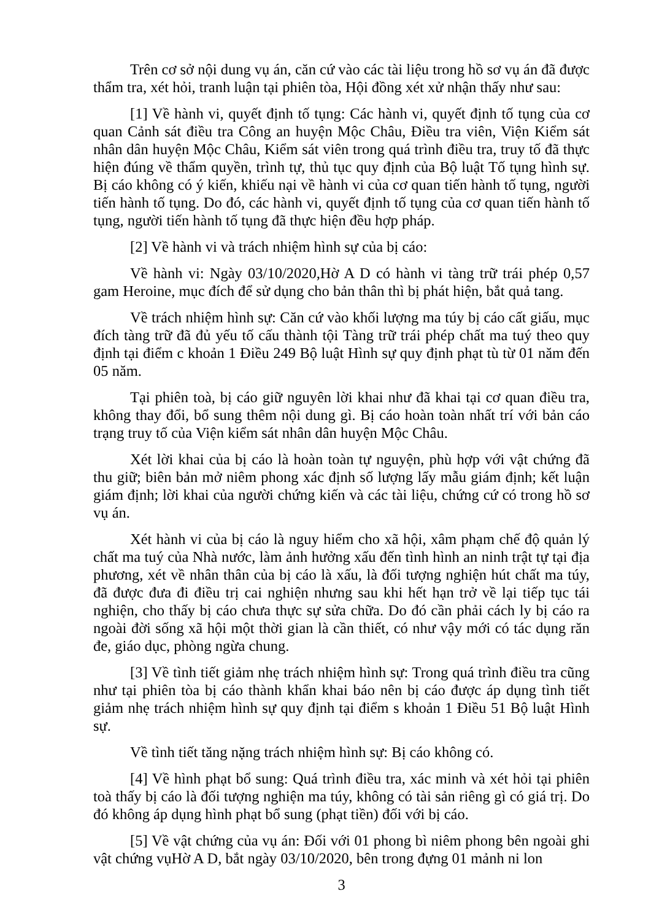Trên cơ sở nội dung vụ án, căn cứ vào các tài liệu trong hồ sơ vụ án đã được thẩm tra, xét hỏi, tranh luận tại phiên tòa, Hội đồng xét xử nhận thấy như sau:
[1] Về hành vi, quyết định tố tụng: Các hành vi, quyết định tố tụng của cơ quan Cảnh sát điều tra Công an huyện Mộc Châu, Điều tra viên, Viện Kiểm sát nhân dân huyện Mộc Châu, Kiểm sát viên trong quá trình điều tra, truy tố đã thực hiện đúng về thẩm quyền, trình tự, thủ tục quy định của Bộ luật Tố tụng hình sự. Bị cáo không có ý kiến, khiếu nại về hành vi của cơ quan tiến hành tố tụng, người tiến hành tố tụng. Do đó, các hành vi, quyết định tố tụng của cơ quan tiến hành tố tụng, người tiến hành tố tụng đã thực hiện đều hợp pháp.
[2] Về hành vi và trách nhiệm hình sự của bị cáo:
Về hành vi: Ngày 03/10/2020,Hờ A D có hành vi tàng trữ trái phép 0,57 gam Heroine, mục đích để sử dụng cho bản thân thì bị phát hiện, bắt quả tang.
Về trách nhiệm hình sự: Căn cứ vào khối lượng ma túy bị cáo cất giấu, mục đích tàng trữ đã đủ yếu tố cấu thành tội Tàng trữ trái phép chất ma tuý theo quy định tại điểm c khoản 1 Điều 249 Bộ luật Hình sự quy định phạt tù từ 01 năm đến 05 năm.
Tại phiên toà, bị cáo giữ nguyên lời khai như đã khai tại cơ quan điều tra, không thay đổi, bổ sung thêm nội dung gì. Bị cáo hoàn toàn nhất trí với bản cáo trạng truy tố của Viện kiểm sát nhân dân huyện Mộc Châu.
Xét lời khai của bị cáo là hoàn toàn tự nguyện, phù hợp với vật chứng đã thu giữ; biên bản mở niêm phong xác định số lượng lấy mẫu giám định; kết luận giám định; lời khai của người chứng kiến và các tài liệu, chứng cứ có trong hồ sơ vụ án.
Xét hành vi của bị cáo là nguy hiểm cho xã hội, xâm phạm chế độ quản lý chất ma tuý của Nhà nước, làm ảnh hưởng xấu đến tình hình an ninh trật tự tại địa phương, xét về nhân thân của bị cáo là xấu, là đối tượng nghiện hút chất ma túy, đã được đưa đi điều trị cai nghiện nhưng sau khi hết hạn trở về lại tiếp tục tái nghiện, cho thấy bị cáo chưa thực sự sửa chữa. Do đó cần phải cách ly bị cáo ra ngoài đời sống xã hội một thời gian là cần thiết, có như vậy mới có tác dụng răn đe, giáo dục, phòng ngừa chung.
[3] Về tình tiết giảm nhẹ trách nhiệm hình sự: Trong quá trình điều tra cũng như tại phiên tòa bị cáo thành khẩn khai báo nên bị cáo được áp dụng tình tiết giảm nhẹ trách nhiệm hình sự quy định tại điểm s khoản 1 Điều 51 Bộ luật Hình sự.
Về tình tiết tăng nặng trách nhiệm hình sự: Bị cáo không có.
[4] Về hình phạt bổ sung: Quá trình điều tra, xác minh và xét hỏi tại phiên toà thấy bị cáo là đối tượng nghiện ma túy, không có tài sản riêng gì có giá trị. Do đó không áp dụng hình phạt bổ sung (phạt tiền) đối với bị cáo.
[5] Về vật chứng của vụ án: Đối với 01 phong bì niêm phong bên ngoài ghi vật chứng vụHờ A D, bắt ngày 03/10/2020, bên trong đựng 01 mảnh ni lon
3